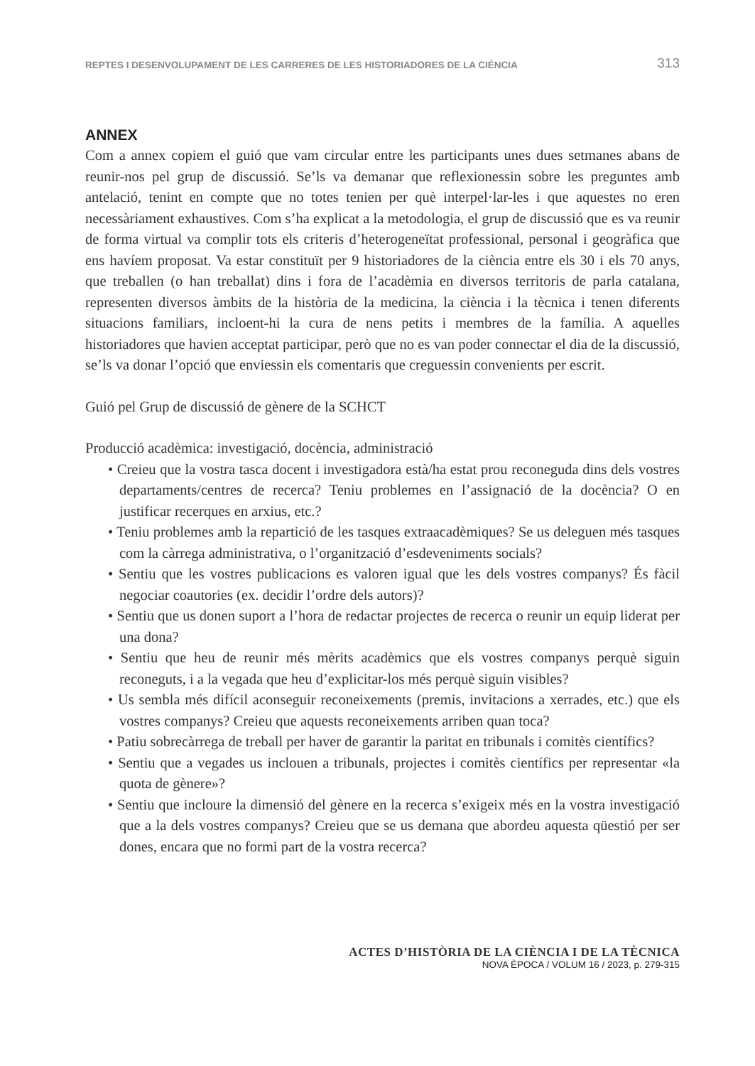REPTES I DESENVOLUPAMENT DE LES CARRERES DE LES HISTORIADORES DE LA CIÈNCIA 313
ANNEX
Com a annex copiem el guió que vam circular entre les participants unes dues setmanes abans de reunir-nos pel grup de discussió. Se’ls va demanar que reflexionessin sobre les preguntes amb antelació, tenint en compte que no totes tenien per què interpel·lar-les i que aquestes no eren necessàriament exhaustives. Com s’ha explicat a la metodologia, el grup de discussió que es va reunir de forma virtual va complir tots els criteris d’heterogeneïtat professional, personal i geogràfica que ens havíem proposat. Va estar constituït per 9 historiadores de la ciència entre els 30 i els 70 anys, que treballen (o han treballat) dins i fora de l’acadèmia en diversos territoris de parla catalana, representen diversos àmbits de la història de la medicina, la ciència i la tècnica i tenen diferents situacions familiars, incloent-hi la cura de nens petits i membres de la família. A aquelles historiadores que havien acceptat participar, però que no es van poder connectar el dia de la discussió, se’ls va donar l’opció que enviessin els comentaris que creguessin convenients per escrit.
Guió pel Grup de discussió de gènere de la SCHCT
Producció acadèmica: investigació, docència, administració
• Creieu que la vostra tasca docent i investigadora està/ha estat prou reconeguda dins dels vostres departaments/centres de recerca? Teniu problemes en l’assignació de la docència? O en justificar recerques en arxius, etc.?
• Teniu problemes amb la repartició de les tasques extraacadèmiques? Se us deleguen més tasques com la càrrega administrativa, o l’organització d’esdeveniments socials?
• Sentiu que les vostres publicacions es valoren igual que les dels vostres companys? És fàcil negociar coautories (ex. decidir l’ordre dels autors)?
• Sentiu que us donen suport a l’hora de redactar projectes de recerca o reunir un equip liderat per una dona?
• Sentiu que heu de reunir més mèrits acadèmics que els vostres companys perquè siguin reconeguts, i a la vegada que heu d’explicitar-los més perquè siguin visibles?
• Us sembla més difícil aconseguir reconeixements (premis, invitacions a xerrades, etc.) que els vostres companys? Creieu que aquests reconeixements arriben quan toca?
• Patiu sobrecàrrega de treball per haver de garantir la paritat en tribunals i comitès científics?
• Sentiu que a vegades us inclouen a tribunals, projectes i comitès científics per representar «la quota de gènere»?
• Sentiu que incloure la dimensió del gènere en la recerca s’exigeix més en la vostra investigació que a la dels vostres companys? Creieu que se us demana que abordeu aquesta qüestió per ser dones, encara que no formi part de la vostra recerca?
ACTES D’HISTÒRIA DE LA CIÈNCIA I DE LA TÈCNICA
NOVA ÈPOCA / VOLUM 16 / 2023, p. 279-315